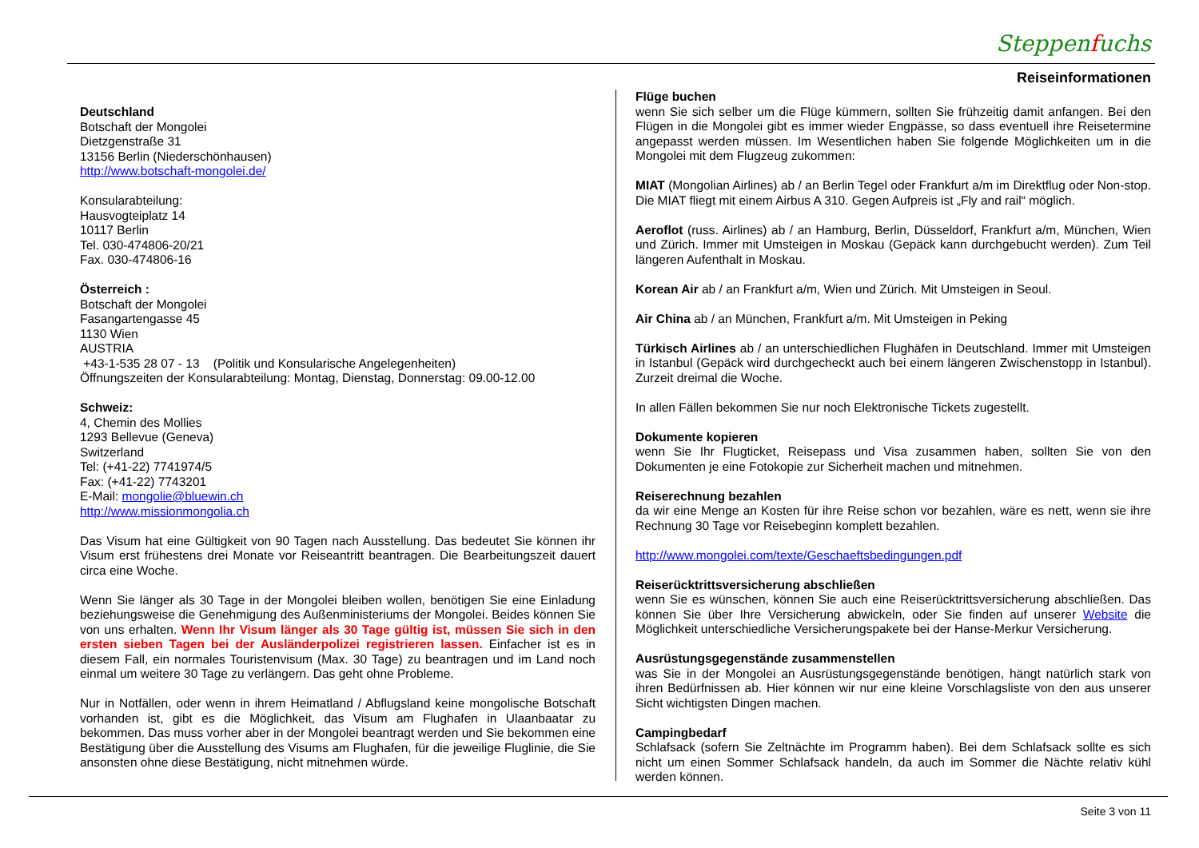Steppenfuchs
Reiseinformationen
Deutschland
Botschaft der Mongolei
Dietzgenstraße 31
13156 Berlin (Niederschönhausen)
http://www.botschaft-mongolei.de/
Konsularabteilung:
Hausvogteiplatz 14
10117 Berlin
Tel. 030-474806-20/21
Fax. 030-474806-16
Österreich :
Botschaft der Mongolei
Fasangartengasse 45
1130 Wien
AUSTRIA
+43-1-535 28 07 - 13 (Politik und Konsularische Angelegenheiten)
Öffnungszeiten der Konsularabteilung: Montag, Dienstag, Donnerstag: 09.00-12.00
Schweiz:
4, Chemin des Mollies
1293 Bellevue (Geneva)
Switzerland
Tel: (+41-22) 7741974/5
Fax: (+41-22) 7743201
E-Mail: mongolie@bluewin.ch
http://www.missionmongolia.ch
Das Visum hat eine Gültigkeit von 90 Tagen nach Ausstellung. Das bedeutet Sie können ihr Visum erst frühestens drei Monate vor Reiseantritt beantragen. Die Bearbeitungszeit dauert circa eine Woche.
Wenn Sie länger als 30 Tage in der Mongolei bleiben wollen, benötigen Sie eine Einladung beziehungsweise die Genehmigung des Außenministeriums der Mongolei. Beides können Sie von uns erhalten. Wenn Ihr Visum länger als 30 Tage gültig ist, müssen Sie sich in den ersten sieben Tagen bei der Ausländerpolizei registrieren lassen. Einfacher ist es in diesem Fall, ein normales Touristenvisum (Max. 30 Tage) zu beantragen und im Land noch einmal um weitere 30 Tage zu verlängern. Das geht ohne Probleme.
Nur in Notfällen, oder wenn in ihrem Heimatland / Abflugsland keine mongolische Botschaft vorhanden ist, gibt es die Möglichkeit, das Visum am Flughafen in Ulaanbaatar zu bekommen. Das muss vorher aber in der Mongolei beantragt werden und Sie bekommen eine Bestätigung über die Ausstellung des Visums am Flughafen, für die jeweilige Fluglinie, die Sie ansonsten ohne diese Bestätigung, nicht mitnehmen würde.
Flüge buchen
wenn Sie sich selber um die Flüge kümmern, sollten Sie frühzeitig damit anfangen. Bei den Flügen in die Mongolei gibt es immer wieder Engpässe, so dass eventuell ihre Reisetermine angepasst werden müssen. Im Wesentlichen haben Sie folgende Möglichkeiten um in die Mongolei mit dem Flugzeug zukommen:
MIAT (Mongolian Airlines) ab / an Berlin Tegel oder Frankfurt a/m im Direktflug oder Non-stop. Die MIAT fliegt mit einem Airbus A 310. Gegen Aufpreis ist „Fly and rail“ möglich.
Aeroflot (russ. Airlines) ab / an Hamburg, Berlin, Düsseldorf, Frankfurt a/m, München, Wien und Zürich. Immer mit Umsteigen in Moskau (Gepäck kann durchgebucht werden). Zum Teil längeren Aufenthalt in Moskau.
Korean Air ab / an Frankfurt a/m, Wien und Zürich. Mit Umsteigen in Seoul.
Air China ab / an München, Frankfurt a/m. Mit Umsteigen in Peking
Türkisch Airlines ab / an unterschiedlichen Flughäfen in Deutschland. Immer mit Umsteigen in Istanbul (Gepäck wird durchgecheckt auch bei einem längeren Zwischenstopp in Istanbul). Zurzeit dreimal die Woche.
In allen Fällen bekommen Sie nur noch Elektronische Tickets zugestellt.
Dokumente kopieren
wenn Sie Ihr Flugticket, Reisepass und Visa zusammen haben, sollten Sie von den Dokumenten je eine Fotokopie zur Sicherheit machen und mitnehmen.
Reiserechnung bezahlen
da wir eine Menge an Kosten für ihre Reise schon vor bezahlen, wäre es nett, wenn sie ihre Rechnung 30 Tage vor Reisebeginn komplett bezahlen.
http://www.mongolei.com/texte/Geschaeftsbedingungen.pdf
Reiserücktrittsversicherung abschließen
wenn Sie es wünschen, können Sie auch eine Reiserücktrittsversicherung abschließen. Das können Sie über Ihre Versicherung abwickeln, oder Sie finden auf unserer Website die Möglichkeit unterschiedliche Versicherungspakete bei der Hanse-Merkur Versicherung.
Ausrüstungsgegenstände zusammenstellen
was Sie in der Mongolei an Ausrüstungsgegenstände benötigen, hängt natürlich stark von ihren Bedürfnissen ab. Hier können wir nur eine kleine Vorschlagsliste von den aus unserer Sicht wichtigsten Dingen machen.
Campingbedarf
Schlafsack (sofern Sie Zeltnächte im Programm haben). Bei dem Schlafsack sollte es sich nicht um einen Sommer Schlafsack handeln, da auch im Sommer die Nächte relativ kühl werden können.
Seite 3 von 11